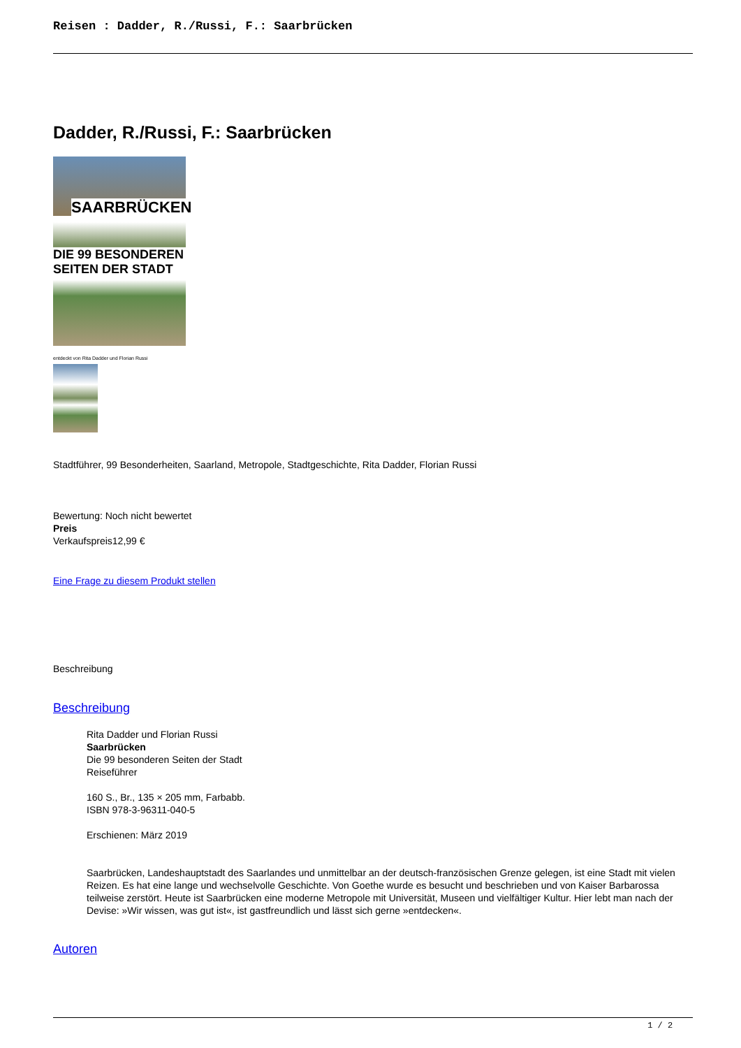Reisen : Dadder, R./Russi, F.: Saarbrücken
Dadder, R./Russi, F.: Saarbrücken
SAARBRÜCKEN
DIE 99 BESONDEREN SEITEN DER STADT
entdeckt von Rita Dadder und Florian Russi
Stadtführer, 99 Besonderheiten, Saarland, Metropole, Stadtgeschichte, Rita Dadder, Florian Russi
Bewertung: Noch nicht bewertet
Preis
Verkaufspreis12,99 €
Eine Frage zu diesem Produkt stellen
Beschreibung
Beschreibung
Rita Dadder und Florian Russi
Saarbrücken
Die 99 besonderen Seiten der Stadt
Reiseführer
160 S., Br., 135 × 205 mm, Farbabb.
ISBN 978-3-96311-040-5
Erschienen: März 2019
Saarbrücken, Landeshauptstadt des Saarlandes und unmittelbar an der deutsch-französischen Grenze gelegen, ist eine Stadt mit vielen Reizen. Es hat eine lange und wechselvolle Geschichte. Von Goethe wurde es besucht und beschrieben und von Kaiser Barbarossa teilweise zerstört. Heute ist Saarbrücken eine moderne Metropole mit Universität, Museen und vielfältiger Kultur. Hier lebt man nach der Devise: »Wir wissen, was gut ist«, ist gastfreundlich und lässt sich gerne »entdecken«.
Autoren
1 / 2